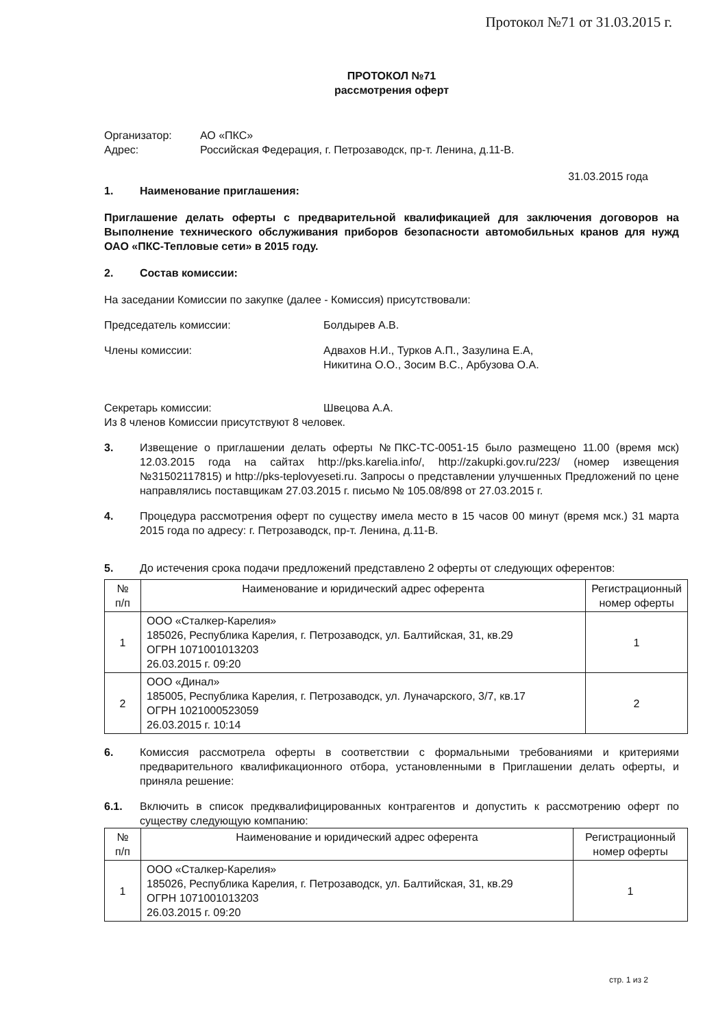Протокол №71 от 31.03.2015 г.
ПРОТОКОЛ №71
рассмотрения оферт
Организатор: АО «ПКС»
Адрес: Российская Федерация, г. Петрозаводск, пр-т. Ленина, д.11-В.
31.03.2015 года
1. Наименование приглашения:
Приглашение делать оферты с предварительной квалификацией для заключения договоров на Выполнение технического обслуживания приборов безопасности автомобильных кранов для нужд ОАО «ПКС-Тепловые сети» в 2015 году.
2. Состав комиссии:
На заседании Комиссии по закупке (далее - Комиссия) присутствовали:
Председатель комиссии: Болдырев А.В.
Члены комиссии: Адвахов Н.И., Турков А.П., Зазулина Е.А,
Никитина О.О., Зосим В.С., Арбузова О.А.
Секретарь комиссии: Швецова А.А.
Из 8 членов Комиссии присутствуют 8 человек.
3. Извещение о приглашении делать оферты №ПКС-ТС-0051-15 было размещено 11.00 (время мск) 12.03.2015 года на сайтах http://pks.karelia.info/, http://zakupki.gov.ru/223/ (номер извещения №31502117815) и http://pks-teplovyeseti.ru. Запросы о представлении улучшенных Предложений по цене направлялись поставщикам 27.03.2015 г. письмо № 105.08/898 от 27.03.2015 г.
4. Процедура рассмотрения оферт по существу имела место в 15 часов 00 минут (время мск.) 31 марта 2015 года по адресу: г. Петрозаводск, пр-т. Ленина, д.11-В.
5. До истечения срока подачи предложений представлено 2 оферты от следующих оферентов:
| № п/п | Наименование и юридический адрес оферента | Регистрационный номер оферты |
| --- | --- | --- |
| 1 | ООО «Сталкер-Карелия» 185026, Республика Карелия, г. Петрозаводск, ул. Балтийская, 31, кв.29 ОГРН 1071001013203 26.03.2015 г. 09:20 | 1 |
| 2 | ООО «Динал» 185005, Республика Карелия, г. Петрозаводск, ул. Луначарского, 3/7, кв.17 ОГРН 1021000523059 26.03.2015 г. 10:14 | 2 |
6. Комиссия рассмотрела оферты в соответствии с формальными требованиями и критериями предварительного квалификационного отбора, установленными в Приглашении делать оферты, и приняла решение:
6.1. Включить в список предквалифицированных контрагентов и допустить к рассмотрению оферт по существу следующую компанию:
| № п/п | Наименование и юридический адрес оферента | Регистрационный номер оферты |
| --- | --- | --- |
| 1 | ООО «Сталкер-Карелия» 185026, Республика Карелия, г. Петрозаводск, ул. Балтийская, 31, кв.29 ОГРН 1071001013203 26.03.2015 г. 09:20 | 1 |
стр. 1 из 2